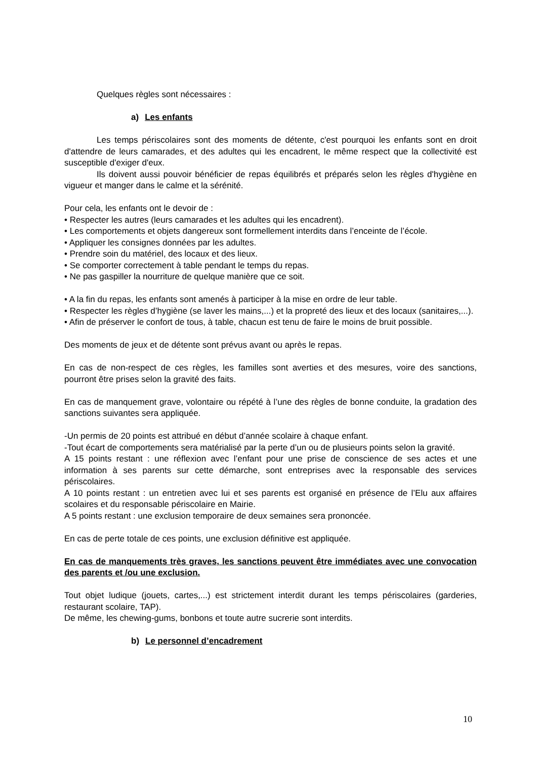Quelques règles sont nécessaires :
a) Les enfants
Les temps périscolaires sont des moments de détente, c'est pourquoi les enfants sont en droit d'attendre de leurs camarades, et des adultes qui les encadrent, le même respect que la collectivité est susceptible d'exiger d'eux.
Ils doivent aussi pouvoir bénéficier de repas équilibrés et préparés selon les règles d'hygiène en vigueur et manger dans le calme et la sérénité.
Pour cela, les enfants ont le devoir de :
• Respecter les autres (leurs camarades et les adultes qui les encadrent).
• Les comportements et objets dangereux sont formellement interdits dans l’enceinte de l’école.
• Appliquer les consignes données par les adultes.
• Prendre soin du matériel, des locaux et des lieux.
• Se comporter correctement à table pendant le temps du repas.
• Ne pas gaspiller la nourriture de quelque manière que ce soit.
• A la fin du repas, les enfants sont amenés à participer à la mise en ordre de leur table.
• Respecter les règles d’hygiène (se laver les mains,...) et la propreté des lieux et des locaux (sanitaires,...).
• Afin de préserver le confort de tous, à table, chacun est tenu de faire le moins de bruit possible.
Des moments de jeux et de détente sont prévus avant ou après le repas.
En cas de non-respect de ces règles, les familles sont averties et des mesures, voire des sanctions, pourront être prises selon la gravité des faits.
En cas de manquement grave, volontaire ou répété à l’une des règles de bonne conduite, la gradation des sanctions suivantes sera appliquée.
-Un permis de 20 points est attribué en début d’année scolaire à chaque enfant.
-Tout écart de comportements sera matérialisé par la perte d’un ou de plusieurs points selon la gravité.
A 15 points restant : une réflexion avec l’enfant pour une prise de conscience de ses actes et une information à ses parents sur cette démarche, sont entreprises avec la responsable des services périscolaires.
A 10 points restant : un entretien avec lui et ses parents est organisé en présence de l’Elu aux affaires scolaires et du responsable périscolaire en Mairie.
A 5 points restant : une exclusion temporaire de deux semaines sera prononcée.
En cas de perte totale de ces points, une exclusion définitive est appliquée.
En cas de manquements très graves, les sanctions peuvent être immédiates avec une convocation des parents et /ou une exclusion.
Tout objet ludique (jouets, cartes,...) est strictement interdit durant les temps périscolaires (garderies, restaurant scolaire, TAP).
De même, les chewing-gums, bonbons et toute autre sucrerie sont interdits.
b) Le personnel d’encadrement
10